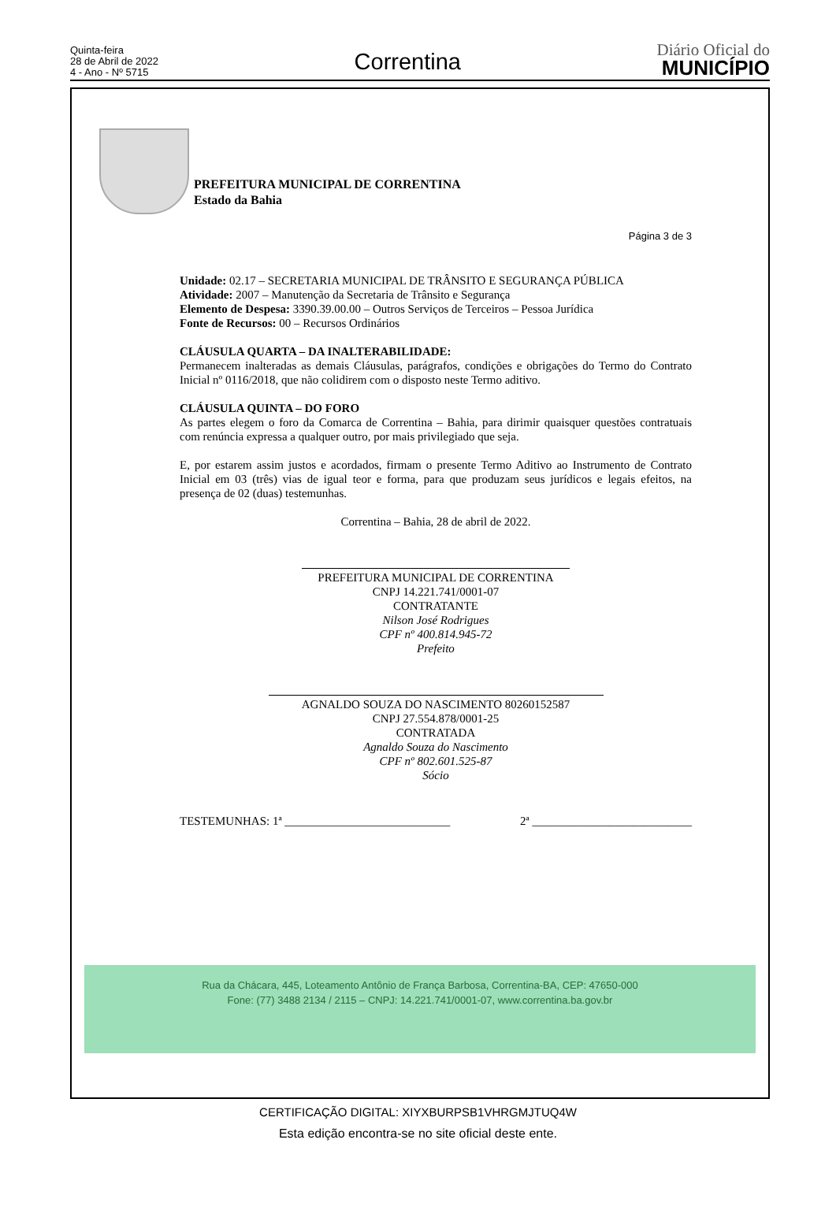Quinta-feira
28 de Abril de 2022
4 - Ano - Nº 5715
Correntina
Diário Oficial do
MUNICÍPIO
PREFEITURA MUNICIPAL DE CORRENTINA
Estado da Bahia
Página 3 de 3
Unidade: 02.17 – SECRETARIA MUNICIPAL DE TRÂNSITO E SEGURANÇA PÚBLICA
Atividade: 2007 – Manutenção da Secretaria de Trânsito e Segurança
Elemento de Despesa: 3390.39.00.00 – Outros Serviços de Terceiros – Pessoa Jurídica
Fonte de Recursos: 00 – Recursos Ordinários
CLÁUSULA QUARTA – DA INALTERABILIDADE:
Permanecem inalteradas as demais Cláusulas, parágrafos, condições e obrigações do Termo do Contrato Inicial nº 0116/2018, que não colidirem com o disposto neste Termo aditivo.
CLÁUSULA QUINTA – DO FORO
As partes elegem o foro da Comarca de Correntina – Bahia, para dirimir quaisquer questões contratuais com renúncia expressa a qualquer outro, por mais privilegiado que seja.
E, por estarem assim justos e acordados, firmam o presente Termo Aditivo ao Instrumento de Contrato Inicial em 03 (três) vias de igual teor e forma, para que produzam seus jurídicos e legais efeitos, na presença de 02 (duas) testemunhas.
Correntina – Bahia, 28 de abril de 2022.
PREFEITURA MUNICIPAL DE CORRENTINA
CNPJ 14.221.741/0001-07
CONTRATANTE
Nilson José Rodrigues
CPF nº 400.814.945-72
Prefeito
AGNALDO SOUZA DO NASCIMENTO 80260152587
CNPJ 27.554.878/0001-25
CONTRATADA
Agnaldo Souza do Nascimento
CPF nº 802.601.525-87
Sócio
TESTEMUNHAS: 1ª ____________________________ 2ª ___________________________
Rua da Chácara, 445, Loteamento Antônio de França Barbosa, Correntina-BA, CEP: 47650-000
Fone: (77) 3488 2134 / 2115 – CNPJ: 14.221.741/0001-07, www.correntina.ba.gov.br
CERTIFICAÇÃO DIGITAL: XIYXBURPSB1VHRGMJTUQ4W
Esta edição encontra-se no site oficial deste ente.